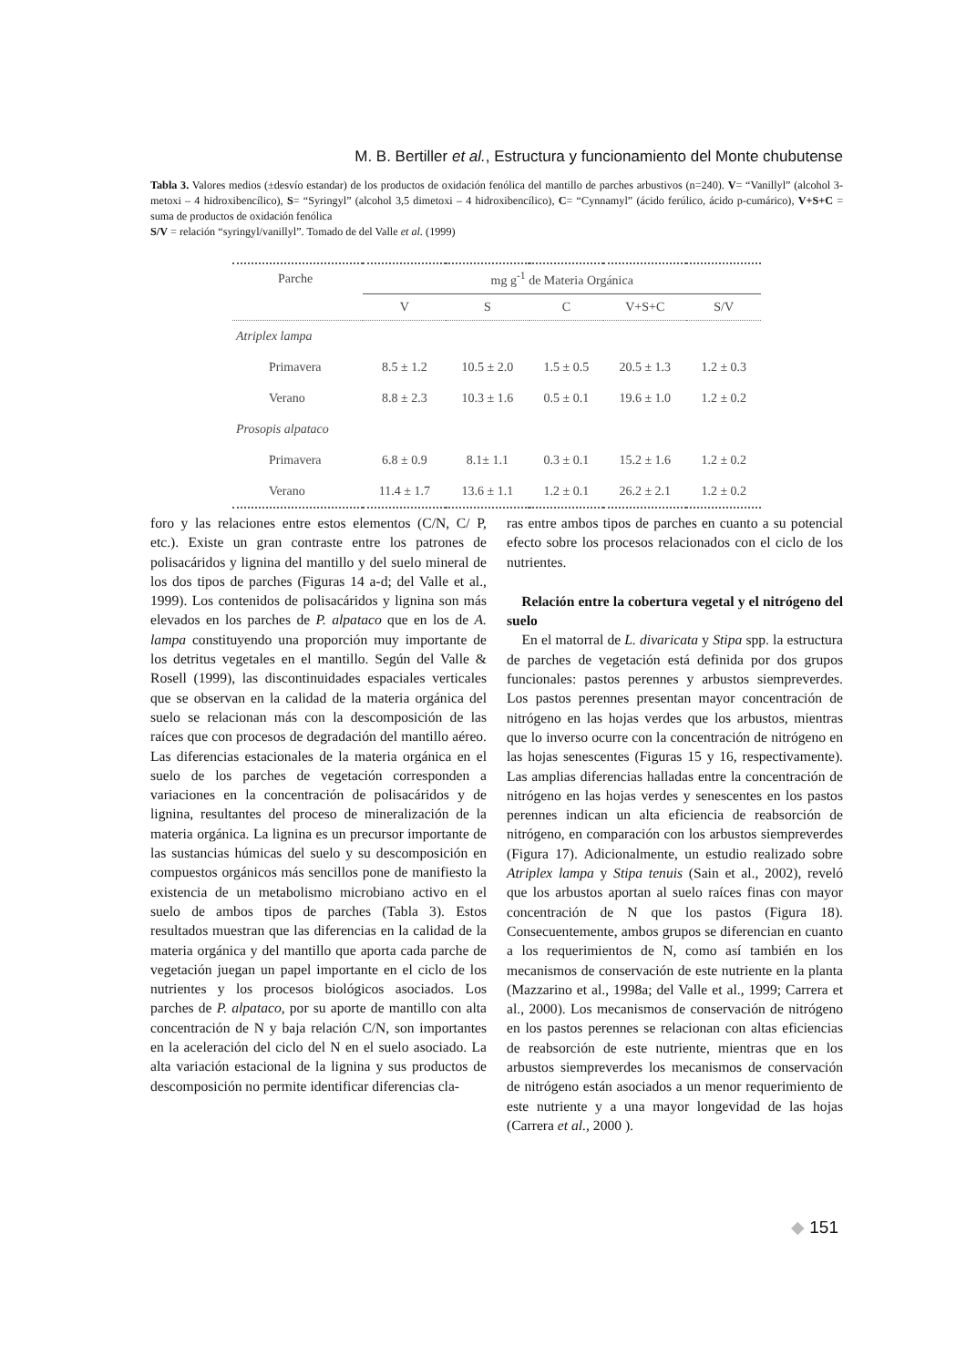M. B. Bertiller et al., Estructura y funcionamiento del Monte chubutense
Tabla 3. Valores medios (±desvío estandar) de los productos de oxidación fenólica del mantillo de parches arbustivos (n=240). V= “Vanillyl” (alcohol 3-metoxi – 4 hidroxibencílico), S= “Syringyl” (alcohol 3,5 dimetoxi – 4 hidroxibencílico), C= “Cynnamyl” (ácido ferúlico, ácido p-cumárico), V+S+C = suma de productos de oxidación fenólica
S/V = relación “syringyl/vanillyl”. Tomado de del Valle et al. (1999)
| Parche | mg g<sup>-1</sup> de Materia Orgánica | | | | |
| --- | --- | --- | --- | --- | --- |
| | V | S | C | V+S+C | S/V |
| Atriplex lampa | | | | | |
| Primavera | 8.5 ± 1.2 | 10.5 ± 2.0 | 1.5 ± 0.5 | 20.5 ± 1.3 | 1.2 ± 0.3 |
| Verano | 8.8 ± 2.3 | 10.3 ± 1.6 | 0.5 ± 0.1 | 19.6 ± 1.0 | 1.2 ± 0.2 |
| Prosopis alpataco | | | | | |
| Primavera | 6.8 ± 0.9 | 8.1± 1.1 | 0.3 ± 0.1 | 15.2 ± 1.6 | 1.2 ± 0.2 |
| Verano | 11.4 ± 1.7 | 13.6 ± 1.1 | 1.2 ± 0.1 | 26.2 ± 2.1 | 1.2 ± 0.2 |
foro y las relaciones entre estos elementos (C/N, C/ P, etc.). Existe un gran contraste entre los patrones de polisacáridos y lignina del mantillo y del suelo mineral de los dos tipos de parches (Figuras 14 a-d; del Valle et al., 1999). Los contenidos de polisacáridos y lignina son más elevados en los parches de P. alpataco que en los de A. lampa constituyendo una proporción muy importante de los detritus vegetales en el mantillo. Según del Valle & Rosell (1999), las discontinuidades espaciales verticales que se observan en la calidad de la materia orgánica del suelo se relacionan más con la descomposición de las raíces que con procesos de degradación del mantillo aéreo. Las diferencias estacionales de la materia orgánica en el suelo de los parches de vegetación corresponden a variaciones en la concentración de polisacáridos y de lignina, resultantes del proceso de mineralización de la materia orgánica. La lignina es un precursor importante de las sustancias húmicas del suelo y su descomposición en compuestos orgánicos más sencillos pone de manifiesto la existencia de un metabolismo microbiano activo en el suelo de ambos tipos de parches (Tabla 3). Estos resultados muestran que las diferencias en la calidad de la materia orgánica y del mantillo que aporta cada parche de vegetación juegan un papel importante en el ciclo de los nutrientes y los procesos biológicos asociados. Los parches de P. alpataco, por su aporte de mantillo con alta concentración de N y baja relación C/N, son importantes en la aceleración del ciclo del N en el suelo asociado. La alta variación estacional de la lignina y sus productos de descomposición no permite identificar diferencias cla-
ras entre ambos tipos de parches en cuanto a su potencial efecto sobre los procesos relacionados con el ciclo de los nutrientes.
Relación entre la cobertura vegetal y el nitrógeno del suelo
En el matorral de L. divaricata y Stipa spp. la estructura de parches de vegetación está definida por dos grupos funcionales: pastos perennes y arbustos siempreverdes. Los pastos perennes presentan mayor concentración de nitrógeno en las hojas verdes que los arbustos, mientras que lo inverso ocurre con la concentración de nitrógeno en las hojas senescentes (Figuras 15 y 16, respectivamente). Las amplias diferencias halladas entre la concentración de nitrógeno en las hojas verdes y senescentes en los pastos perennes indican un alta eficiencia de reabsorción de nitrógeno, en comparación con los arbustos siempreverdes (Figura 17). Adicionalmente, un estudio realizado sobre Atriplex lampa y Stipa tenuis (Sain et al., 2002), reveló que los arbustos aportan al suelo raíces finas con mayor concentración de N que los pastos (Figura 18). Consecuentemente, ambos grupos se diferencian en cuanto a los requerimientos de N, como así también en los mecanismos de conservación de este nutriente en la planta (Mazzarino et al., 1998a; del Valle et al., 1999; Carrera et al., 2000). Los mecanismos de conservación de nitrógeno en los pastos perennes se relacionan con altas eficiencias de reabsorción de este nutriente, mientras que en los arbustos siempreverdes los mecanismos de conservación de nitrógeno están asociados a un menor requerimiento de este nutriente y a una mayor longevidad de las hojas (Carrera et al., 2000 ).
◆ 151